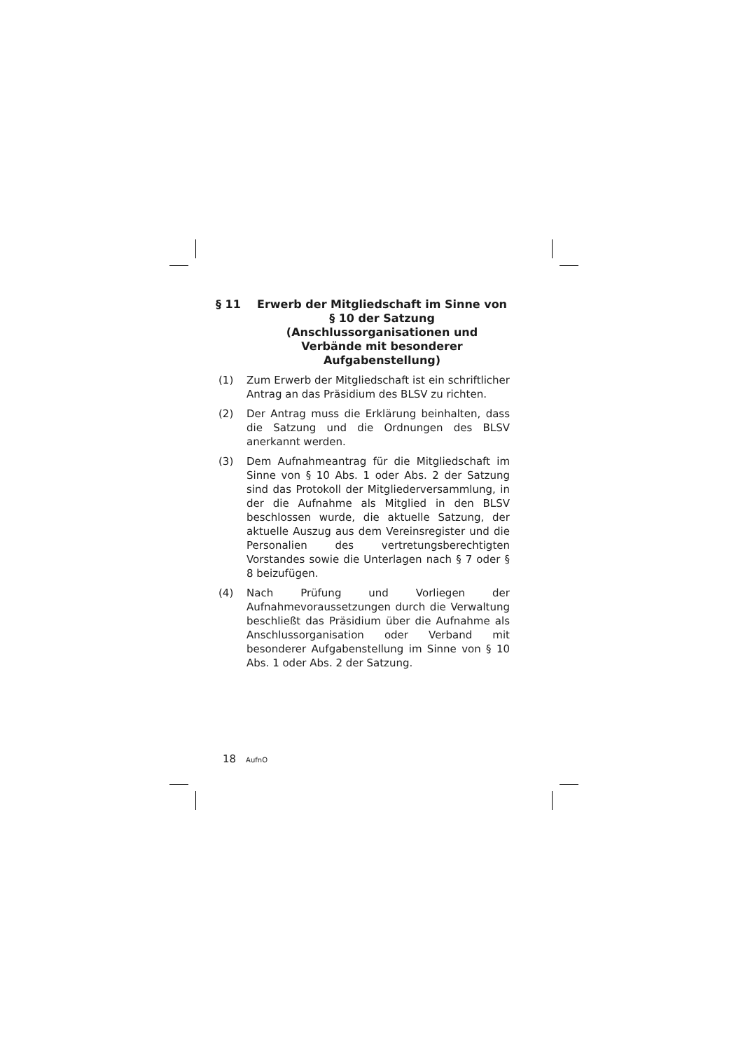§ 11 Erwerb der Mitgliedschaft im Sinne von § 10 der Satzung (Anschlussorganisationen und Verbände mit besonderer Aufgabenstellung)
(1) Zum Erwerb der Mitgliedschaft ist ein schriftlicher Antrag an das Präsidium des BLSV zu richten.
(2) Der Antrag muss die Erklärung beinhalten, dass die Satzung und die Ordnungen des BLSV anerkannt werden.
(3) Dem Aufnahmeantrag für die Mitgliedschaft im Sinne von § 10 Abs. 1 oder Abs. 2 der Satzung sind das Protokoll der Mitgliederversammlung, in der die Aufnahme als Mitglied in den BLSV beschlossen wurde, die aktuelle Satzung, der aktuelle Auszug aus dem Vereinsregister und die Personalien des vertretungsberechtigten Vorstandes sowie die Unterlagen nach § 7 oder § 8 beizufügen.
(4) Nach Prüfung und Vorliegen der Aufnahmevoraussetzungen durch die Verwaltung beschließt das Präsidium über die Aufnahme als Anschlussorganisation oder Verband mit besonderer Aufgabenstellung im Sinne von § 10 Abs. 1 oder Abs. 2 der Satzung.
18 AufnO